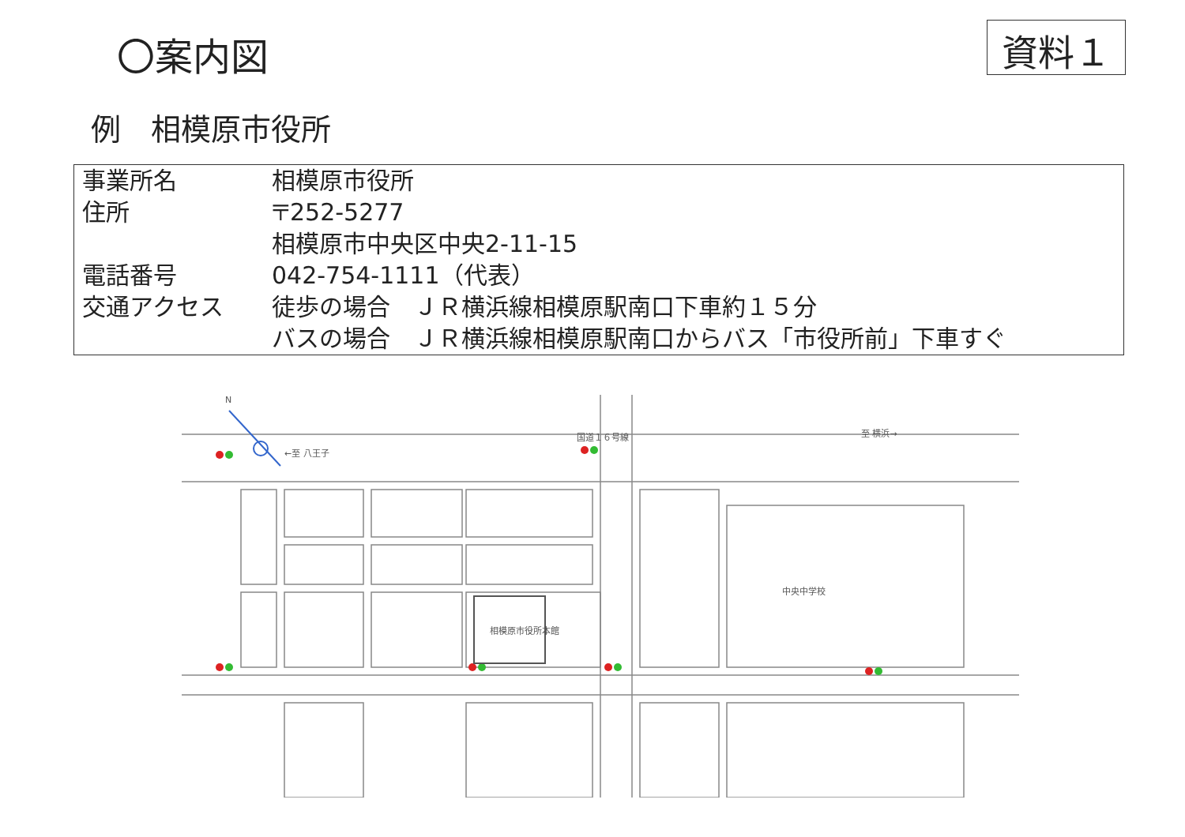〇案内図
資料１
例　相模原市役所
| 事業所名 | 相模原市役所 |
| 住所 | 〒252-5277 相模原市中央区中央2-11-15 |
| 電話番号 | 042-754-1111（代表） |
| 交通アクセス | 徒歩の場合 ＪＲ横浜線相模原駅南口下車約１５分 バスの場合 ＪＲ横浜線相模原駅南口からバス「市役所前」下車すぐ |
N
←至 八王子
国道１６号線 至 横浜→
相模原市役所本館
中央中学校